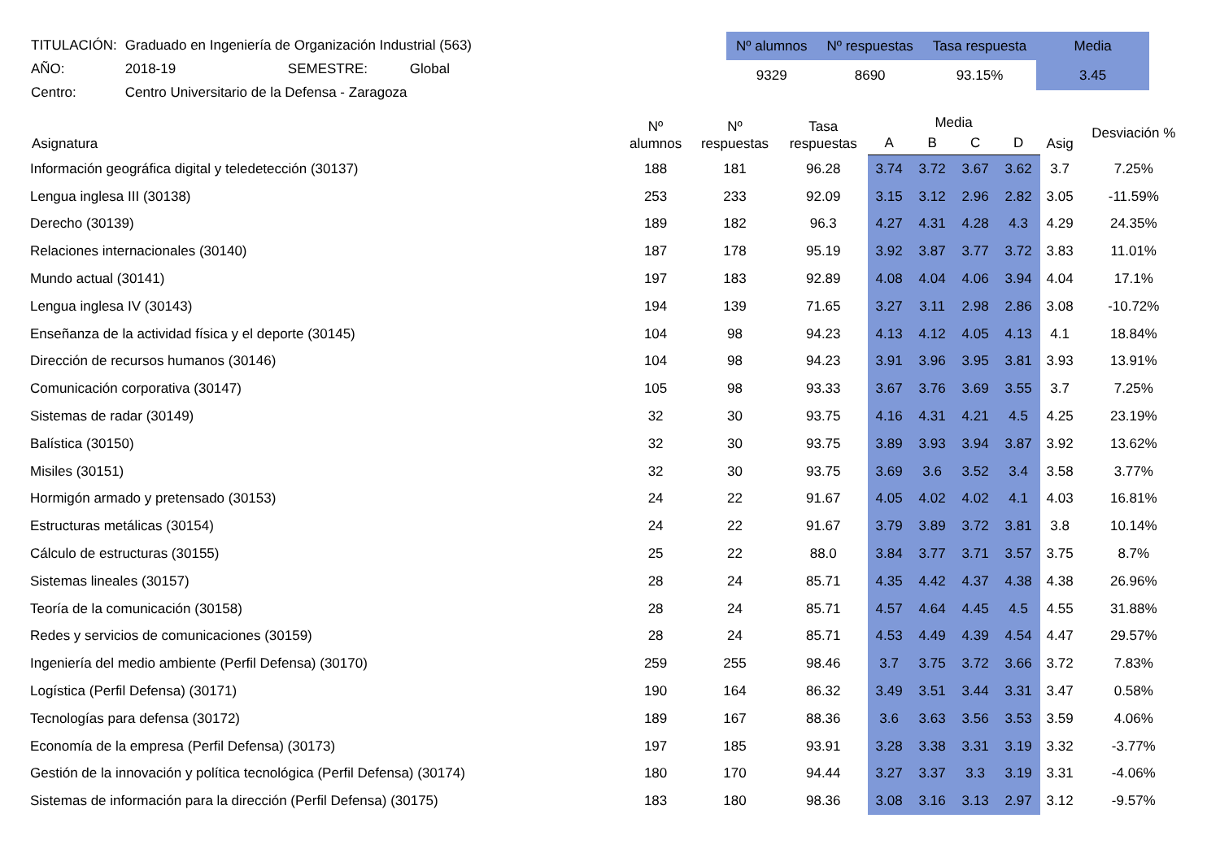| TITULACIÓN: | Graduado en Ingeniería de Organización Industrial (563) | | |
| AÑO: | 2018-19 | SEMESTRE: | Global |
| Centro: | Centro Universitario de la Defensa - Zaragoza | | |
| Nº alumnos | Nº respuestas | Tasa respuesta | Media |
| --- | --- | --- | --- |
| 9329 | 8690 | 93.15% | 3.45 |
| Asignatura | Nº alumnos | Nº respuestas | Tasa respuestas | Media | | | | Asig | Desviación % |
| --- | --- | --- | --- | --- | --- | --- | --- | --- | --- |
| | | | | A | B | C | D | | |
| Información geográfica digital y teledetección (30137) | 188 | 181 | 96.28 | 3.74 | 3.72 | 3.67 | 3.62 | 3.7 | 7.25% |
| Lengua inglesa III (30138) | 253 | 233 | 92.09 | 3.15 | 3.12 | 2.96 | 2.82 | 3.05 | -11.59% |
| Derecho (30139) | 189 | 182 | 96.3 | 4.27 | 4.31 | 4.28 | 4.3 | 4.29 | 24.35% |
| Relaciones internacionales (30140) | 187 | 178 | 95.19 | 3.92 | 3.87 | 3.77 | 3.72 | 3.83 | 11.01% |
| Mundo actual (30141) | 197 | 183 | 92.89 | 4.08 | 4.04 | 4.06 | 3.94 | 4.04 | 17.1% |
| Lengua inglesa IV (30143) | 194 | 139 | 71.65 | 3.27 | 3.11 | 2.98 | 2.86 | 3.08 | -10.72% |
| Enseñanza de la actividad física y el deporte (30145) | 104 | 98 | 94.23 | 4.13 | 4.12 | 4.05 | 4.13 | 4.1 | 18.84% |
| Dirección de recursos humanos (30146) | 104 | 98 | 94.23 | 3.91 | 3.96 | 3.95 | 3.81 | 3.93 | 13.91% |
| Comunicación corporativa (30147) | 105 | 98 | 93.33 | 3.67 | 3.76 | 3.69 | 3.55 | 3.7 | 7.25% |
| Sistemas de radar (30149) | 32 | 30 | 93.75 | 4.16 | 4.31 | 4.21 | 4.5 | 4.25 | 23.19% |
| Balística (30150) | 32 | 30 | 93.75 | 3.89 | 3.93 | 3.94 | 3.87 | 3.92 | 13.62% |
| Misiles (30151) | 32 | 30 | 93.75 | 3.69 | 3.6 | 3.52 | 3.4 | 3.58 | 3.77% |
| Hormigón armado y pretensado (30153) | 24 | 22 | 91.67 | 4.05 | 4.02 | 4.02 | 4.1 | 4.03 | 16.81% |
| Estructuras metálicas (30154) | 24 | 22 | 91.67 | 3.79 | 3.89 | 3.72 | 3.81 | 3.8 | 10.14% |
| Cálculo de estructuras (30155) | 25 | 22 | 88.0 | 3.84 | 3.77 | 3.71 | 3.57 | 3.75 | 8.7% |
| Sistemas lineales (30157) | 28 | 24 | 85.71 | 4.35 | 4.42 | 4.37 | 4.38 | 4.38 | 26.96% |
| Teoría de la comunicación (30158) | 28 | 24 | 85.71 | 4.57 | 4.64 | 4.45 | 4.5 | 4.55 | 31.88% |
| Redes y servicios de comunicaciones (30159) | 28 | 24 | 85.71 | 4.53 | 4.49 | 4.39 | 4.54 | 4.47 | 29.57% |
| Ingeniería del medio ambiente (Perfil Defensa) (30170) | 259 | 255 | 98.46 | 3.7 | 3.75 | 3.72 | 3.66 | 3.72 | 7.83% |
| Logística (Perfil Defensa) (30171) | 190 | 164 | 86.32 | 3.49 | 3.51 | 3.44 | 3.31 | 3.47 | 0.58% |
| Tecnologías para defensa (30172) | 189 | 167 | 88.36 | 3.6 | 3.63 | 3.56 | 3.53 | 3.59 | 4.06% |
| Economía de la empresa (Perfil Defensa) (30173) | 197 | 185 | 93.91 | 3.28 | 3.38 | 3.31 | 3.19 | 3.32 | -3.77% |
| Gestión de la innovación y política tecnológica (Perfil Defensa) (30174) | 180 | 170 | 94.44 | 3.27 | 3.37 | 3.3 | 3.19 | 3.31 | -4.06% |
| Sistemas de información para la dirección (Perfil Defensa) (30175) | 183 | 180 | 98.36 | 3.08 | 3.16 | 3.13 | 2.97 | 3.12 | -9.57% |